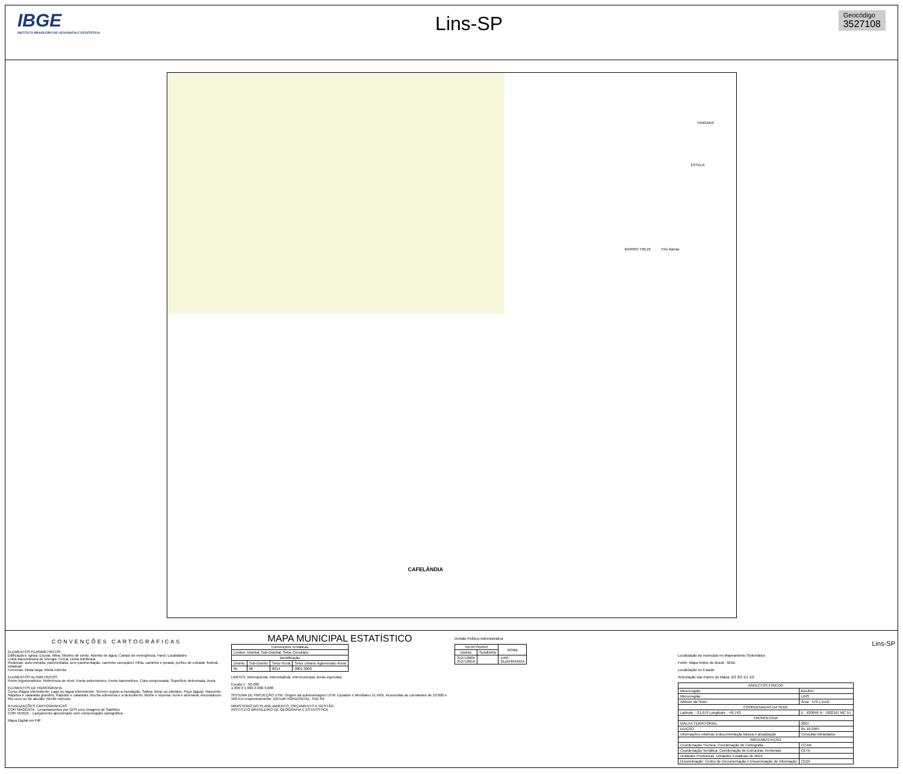IBGE
INSTITUTO BRASILEIRO DE GEOGRAFIA E ESTATÍSTICA
Lins-SP
Geocódigo
3527108
CAFELÂNDIA
BAIRRO TREZE
TANGARÁ
ESTELA
Três Barras
CONVENÇÕES CARTOGRÁFICAS
ELEMENTOS PLANIMÉTRICOS
Edificações: Igreja. Escola. Mina; Moinho de vento. Moinho de água; Campo de emergência. Farol; Localidades
Linha transmissora de energia. Cerca; Linha telefônica
Rodovias: auto-estrada, pavimentada, sem pavimentação, caminho carroçável, trilha, caminho e picada; prefixo de estrada: federal, estadual
Ferrovias: bitola larga, bitola estreita
ELEMENTOS ALTIMÉTRICOS
Ponto trigonométrico. Referência de nível; Ponto astronômico. Ponto barométrico; Cota comprovada; Superfície deformada. Areia
ELEMENTOS DE HIDROGRAFIA
Curso d'água intermitente; Lago ou lagoa intermitente; Terreno sujeito a inundação. Salina; Brejo ou pântano; Poço (água). Nascente; Rápidos e cataratas grandes; Rápidos e cataratas; Rocha submersa e a descoberto; Molhe e represa: terra e alvenaria; Ancoradouro. Rio seco ou de aluvião; Recife rochoso
ATUALIZAÇÕES CARTOGRÁFICAS
COR MAGENTA - Levantamentos por GPS e/ou Imagens de Satélites
COR VERDE - Lançamento aproximado sem comprovação cartográfica
Mapa Digital em Pdf
MAPA MUNICIPAL ESTATÍSTICO
| Convenções Temáticas | | | |
| --- | --- | --- | --- |
| Limites: Distrital; Sub-Distrital; Setor Censitário | | | |
| Identificação | | | |
| Distrito | Sub-Distrito | Setor Rural | Setor Urbano Aglomerado Rural |
| 05 | 06 | 0014 | 0001 0000 |
LIMITES: internacional, interestadual, intermunicipal, áreas especiais
Escala 1 : 50.000
1.000 0 1.000 2.000 3.000
SISTEMA DE PROJEÇÃO UTM. Origem da quilometragem UTM: Equador e Meridiano 51 WGr. Acrescidas as constantes de 10.000 e 500 Km respectivamente. DATUM HORIZONTAL: SAD 69
MINISTÉRIO DO PLANEJAMENTO, ORÇAMENTO E GESTÃO
INSTITUTO BRASILEIRO DE GEOGRAFIA E ESTATÍSTICA
Divisão Político-Administrativa
| GEOCÓDIGO | | NOME |
| --- | --- | --- |
| Distrito | Subdistrito | |
| 352710005 352710010 | | LINS GUAPIRANGA |
Lins-SP
Localização do município no Mapeamento Sistemático
Fonte: Mapa Índice do Brasil - IBGE
Localização no Estado
Articulação das Partes do Mapa: 2/2 2/2 1/1 1/2
| ASPECTOS FÍSICOS | |
| --- | --- |
| Mesorregião : | BAURU |
| Microrregião : | LINS |
| Altitude da Sede : | Área : 570.1 Km2 |
| COORDENADAS DA SEDE | |
| Latitude : -21,679 Longitude : -49,743 | E : 630046 N : 7602167 MC 51 |
| CRONOLOGIA | |
| MALHA TERRITORIAL | 2007 |
| EDIÇÃO | 05-10-2007 |
| Informações relativas à documentação básica e atualização | Consultar Metadados |
| IMPLEMENTAÇÃO | |
| Coordenação Técnica: Coordenação de Cartografia | CCAR |
| Coordenação Temática: Coordenação de Estruturas Territoriais | CETE |
| Unidades Produtoras: Unidades Estaduais do IBGE | |
| Disseminação: Centro de Documentação e Disseminação de Informação | CDDI |